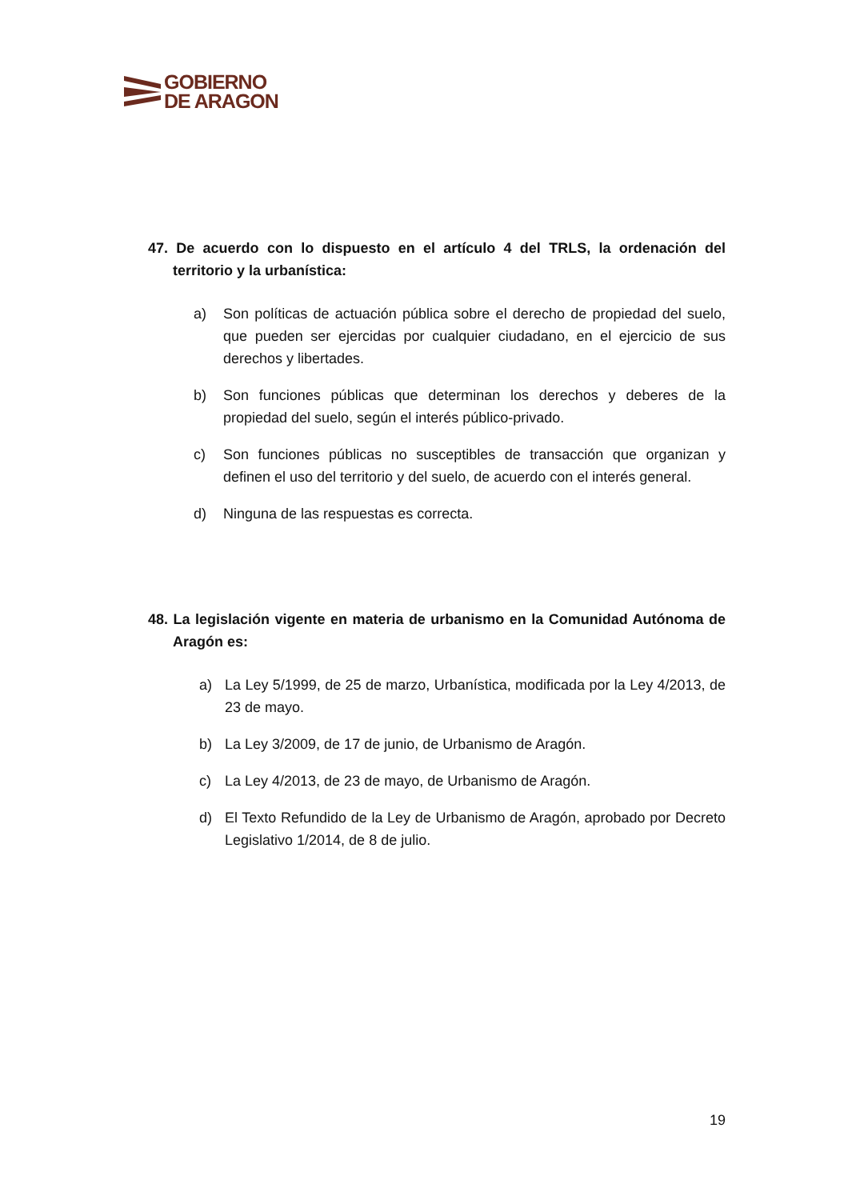GOBIERNO
DE ARAGON
47. De acuerdo con lo dispuesto en el artículo 4 del TRLS, la ordenación del territorio y la urbanística:
a) Son políticas de actuación pública sobre el derecho de propiedad del suelo, que pueden ser ejercidas por cualquier ciudadano, en el ejercicio de sus derechos y libertades.
b) Son funciones públicas que determinan los derechos y deberes de la propiedad del suelo, según el interés público-privado.
c) Son funciones públicas no susceptibles de transacción que organizan y definen el uso del territorio y del suelo, de acuerdo con el interés general.
d) Ninguna de las respuestas es correcta.
48. La legislación vigente en materia de urbanismo en la Comunidad Autónoma de Aragón es:
a) La Ley 5/1999, de 25 de marzo, Urbanística, modificada por la Ley 4/2013, de 23 de mayo.
b) La Ley 3/2009, de 17 de junio, de Urbanismo de Aragón.
c) La Ley 4/2013, de 23 de mayo, de Urbanismo de Aragón.
d) El Texto Refundido de la Ley de Urbanismo de Aragón, aprobado por Decreto Legislativo 1/2014, de 8 de julio.
19